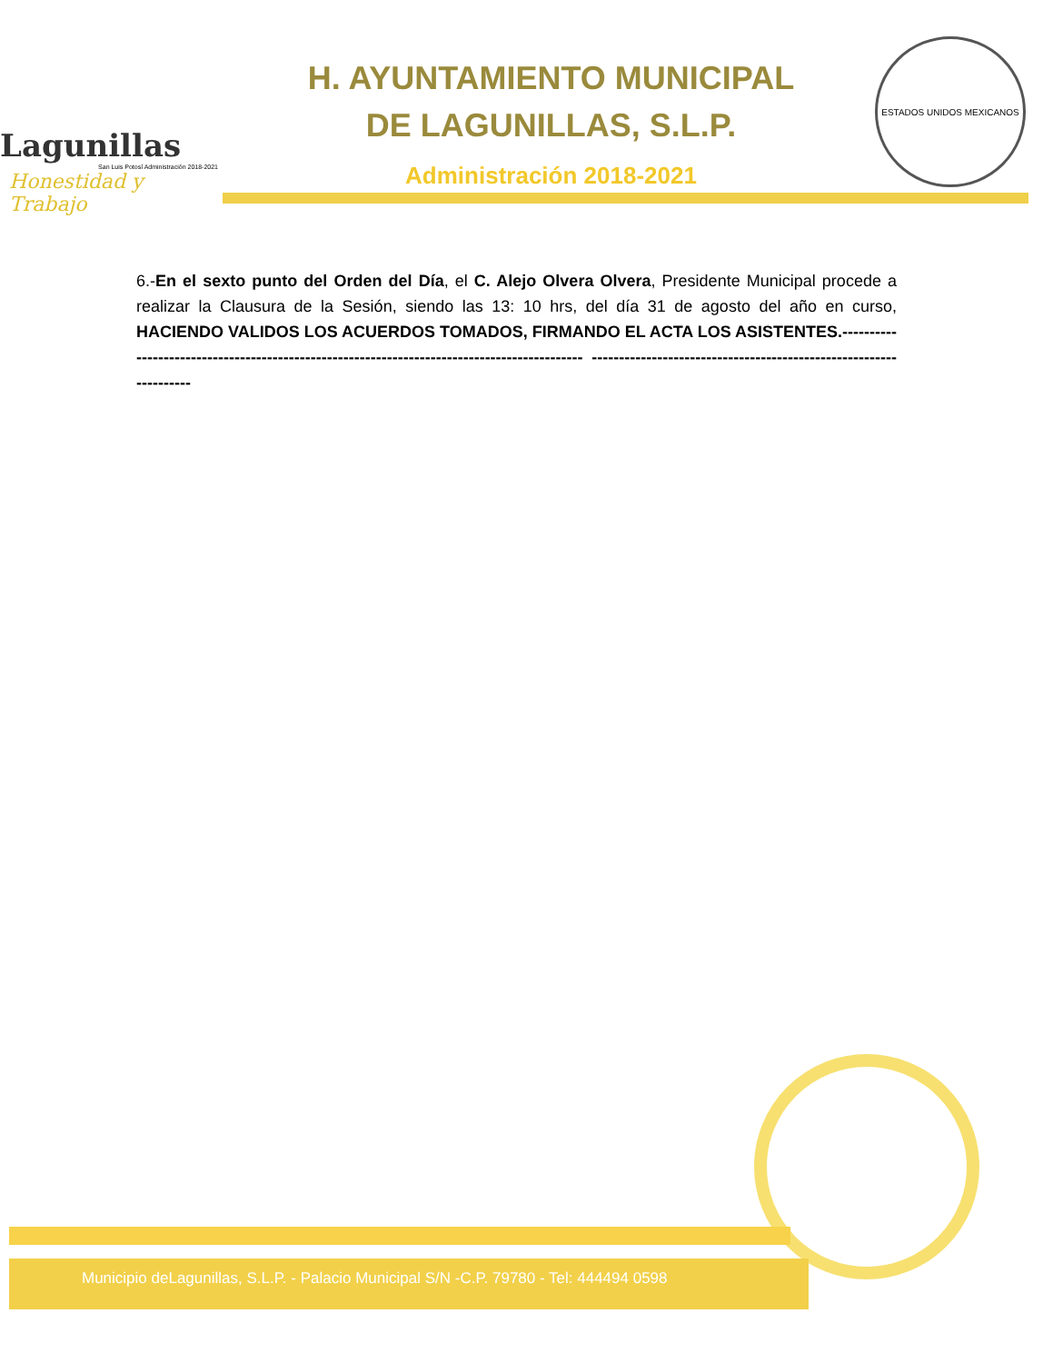Lagunillas
San Luis Potosí Administración 2018-2021
Honestidad y Trabajo
H. AYUNTAMIENTO MUNICIPAL
DE LAGUNILLAS, S.L.P.
Administración 2018-2021
ESTADOS UNIDOS MEXICANOS
6.-En el sexto punto del Orden del Día, el C. Alejo Olvera Olvera, Presidente Municipal procede a realizar la Clausura de la Sesión, siendo las 13: 10 hrs, del día 31 de agosto del año en curso, HACIENDO VALIDOS LOS ACUERDOS TOMADOS, FIRMANDO EL ACTA LOS ASISTENTES.-------------------------------------------------------------------------------------------- ------------------------------------------------------------------
Municipio deLagunillas, S.L.P. - Palacio Municipal S/N -C.P. 79780 - Tel: 444494 0598